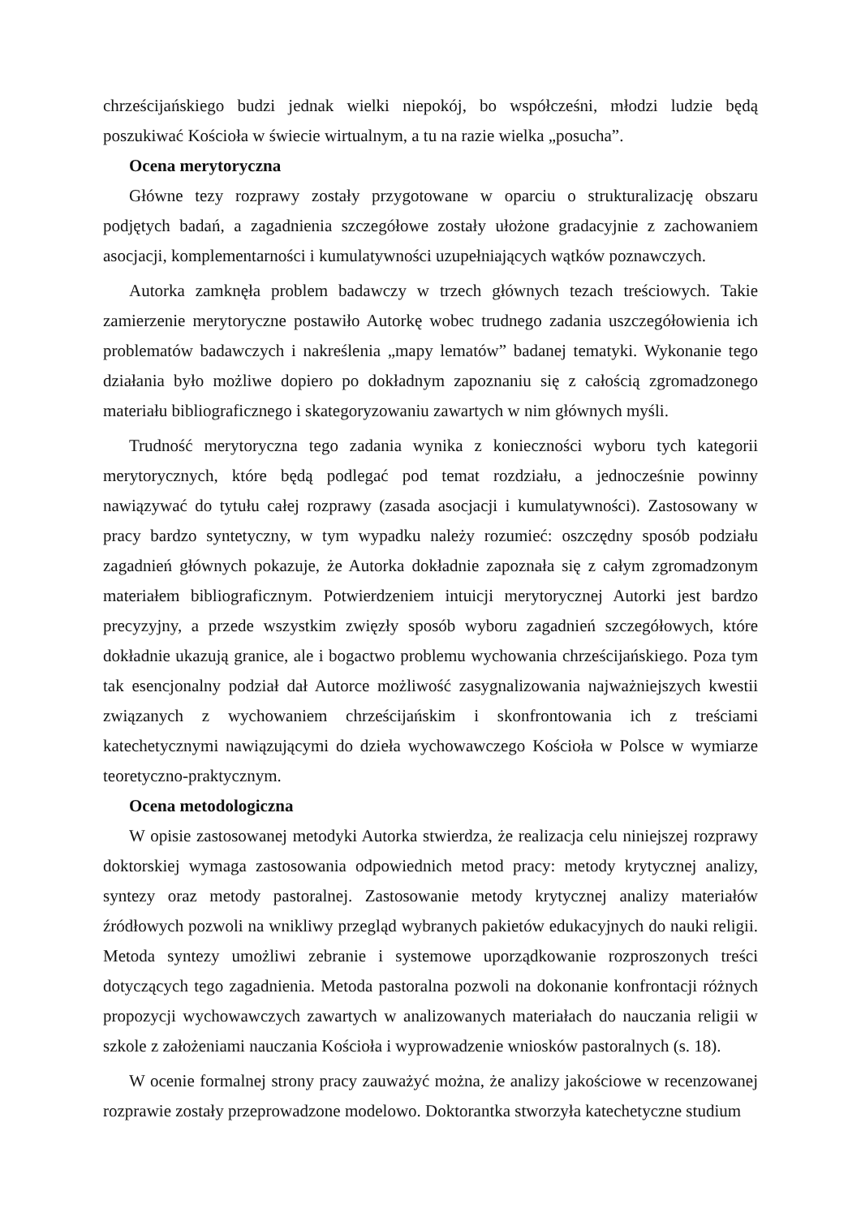chrześcijańskiego budzi jednak wielki niepokój, bo współcześni, młodzi ludzie będą poszukiwać Kościoła w świecie wirtualnym, a tu na razie wielka „posucha”.
Ocena merytoryczna
Główne tezy rozprawy zostały przygotowane w oparciu o strukturalizację obszaru podjętych badań, a zagadnienia szczegółowe zostały ułożone gradacyjnie z zachowaniem asocjacji, komplementarności i kumulatywności uzupełniających wątków poznawczych.
Autorka zamknęła problem badawczy w trzech głównych tezach treściowych. Takie zamierzenie merytoryczne postawiło Autorkę wobec trudnego zadania uszczegółowienia ich problematów badawczych i nakreślenia „mapy lematów” badanej tematyki. Wykonanie tego działania było możliwe dopiero po dokładnym zapoznaniu się z całością zgromadzonego materiału bibliograficznego i skategoryzowaniu zawartych w nim głównych myśli.
Trudność merytoryczna tego zadania wynika z konieczności wyboru tych kategorii merytorycznych, które będą podlegać pod temat rozdziału, a jednocześnie powinny nawiązywać do tytułu całej rozprawy (zasada asocjacji i kumulatywności). Zastosowany w pracy bardzo syntetyczny, w tym wypadku należy rozumieć: oszczędny sposób podziału zagadnień głównych pokazuje, że Autorka dokładnie zapoznała się z całym zgromadzonym materiałem bibliograficznym. Potwierdzeniem intuicji merytorycznej Autorki jest bardzo precyzyjny, a przede wszystkim zwięzły sposób wyboru zagadnień szczegółowych, które dokładnie ukazują granice, ale i bogactwo problemu wychowania chrześcijańskiego. Poza tym tak esencjonalny podział dał Autorce możliwość zasygnalizowania najważniejszych kwestii związanych z wychowaniem chrześcijańskim i skonfrontowania ich z treściami katechetycznymi nawiązującymi do dzieła wychowawczego Kościoła w Polsce w wymiarze teoretyczno-praktycznym.
Ocena metodologiczna
W opisie zastosowanej metodyki Autorka stwierdza, że realizacja celu niniejszej rozprawy doktorskiej wymaga zastosowania odpowiednich metod pracy: metody krytycznej analizy, syntezy oraz metody pastoralnej. Zastosowanie metody krytycznej analizy materiałów źródłowych pozwoli na wnikliwy przegląd wybranych pakietów edukacyjnych do nauki religii. Metoda syntezy umożliwi zebranie i systemowe uporządkowanie rozproszonych treści dotyczących tego zagadnienia. Metoda pastoralna pozwoli na dokonanie konfrontacji różnych propozycji wychowawczych zawartych w analizowanych materiałach do nauczania religii w szkole z założeniami nauczania Kościoła i wyprowadzenie wniosków pastoralnych (s. 18).
W ocenie formalnej strony pracy zauważyć można, że analizy jakościowe w recenzowanej rozprawie zostały przeprowadzone modelowo. Doktorantka stworzyła katechetyczne studium